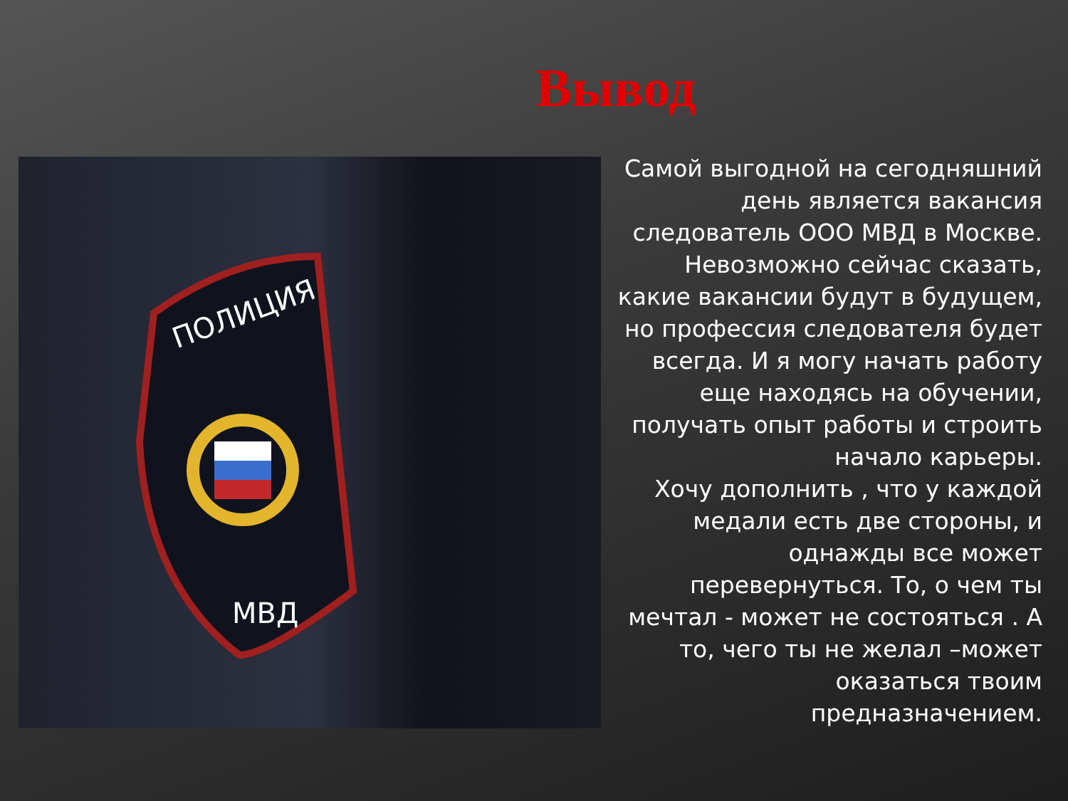Вывод
ПОЛИЦИЯ
МВД
Самой выгодной на сегодняшний день является вакансия следователь ООО МВД в Москве. Невозможно сейчас сказать, какие вакансии будут в будущем, но профессия следователя будет всегда. И я могу начать работу еще находясь на обучении, получать опыт работы и строить начало карьеры.
Хочу дополнить , что у каждой медали есть две стороны, и однажды все может перевернуться. То, о чем ты мечтал - может не состояться . А то, чего ты не желал –может оказаться твоим предназначением.